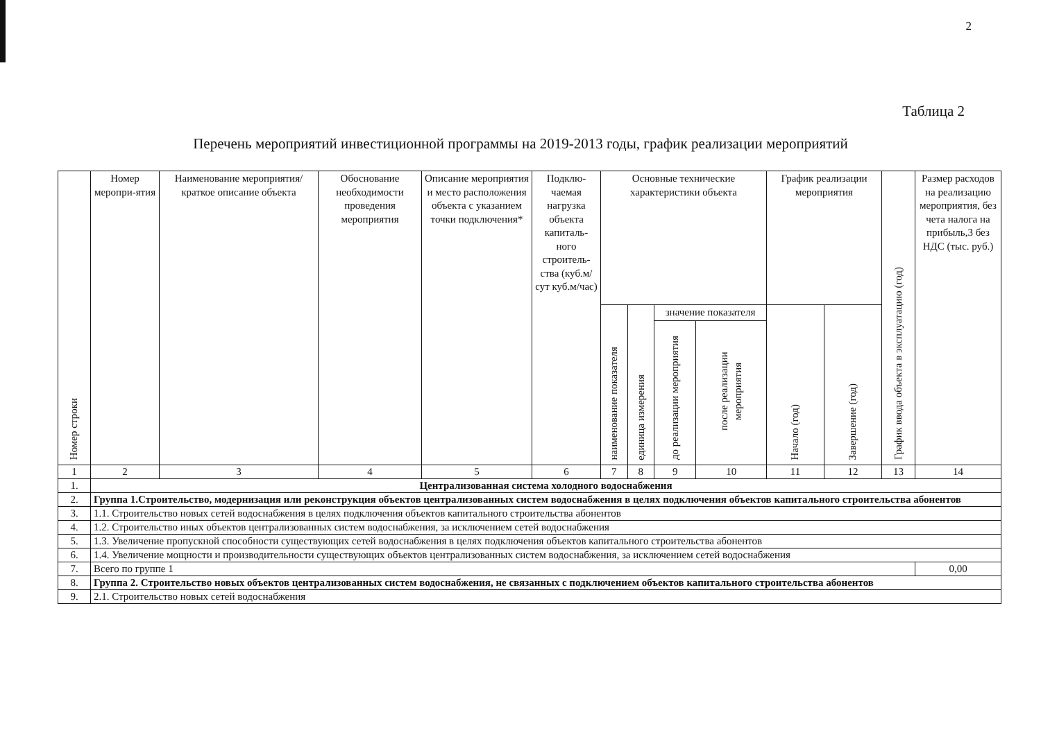2
Таблица 2
Перечень мероприятий инвестиционной программы на 2019-2013 годы, график реализации мероприятий
| Номер строки | Номер меропри-ятия | Наименование мероприятия/краткое описание объекта | Обоснование необходимости проведения мероприятия | Описание мероприятия и место расположения объекта с указанием точки подключения* | Подклю-чаемая нагрузка объекта капиталь-ного строитель-ства (куб.м/сут куб.м/час) | Основные технические характеристики объекта | | | | График реализации мероприятия | | График ввода объекта в эксплуатацию (год) | Размер расходов на реализацию мероприятия, без чета налога на прибыль,3 без НДС (тыс. руб.) |
| --- | --- | --- | --- | --- | --- | --- | --- | --- | --- | --- | --- | --- | --- |
| | | | | | | наименование показателя | единица измерения | значение показателя | | Начало (год) | Завершение (год) | | |
| | | | | | | | | до реализации мероприятия | после реализации мероприятия | | | | |
| 1 | 2 | 3 | 4 | 5 | 6 | 7 | 8 | 9 | 10 | 11 | 12 | 13 | 14 |
| 1. | Централизованная система холодного водоснабжения | | | | | | | | | | | | |
| 2. | Группа 1.Строительство, модернизация или реконструкция объектов централизованных систем водоснабжения в целях подключения объектов капитального строительства абонентов | | | | | | | | | | | | |
| 3. | 1.1. Строительство новых сетей водоснабжения в целях подключения объектов капитального строительства абонентов | | | | | | | | | | | | |
| 4. | 1.2. Строительство иных объектов централизованных систем водоснабжения, за исключением сетей водоснабжения | | | | | | | | | | | | |
| 5. | 1.3. Увеличение пропускной способности существующих сетей водоснабжения в целях подключения объектов капитального строительства абонентов | | | | | | | | | | | | |
| 6. | 1.4. Увеличение мощности и производительности существующих объектов централизованных систем водоснабжения, за исключением сетей водоснабжения | | | | | | | | | | | | |
| 7. | Всего по группе 1 | | | | | | | | | | | | 0,00 |
| 8. | Группа 2. Строительство новых объектов централизованных систем водоснабжения, не связанных с подключением объектов капитального строительства абонентов | | | | | | | | | | | | |
| 9. | 2.1. Строительство новых сетей водоснабжения | | | | | | | | | | | | |